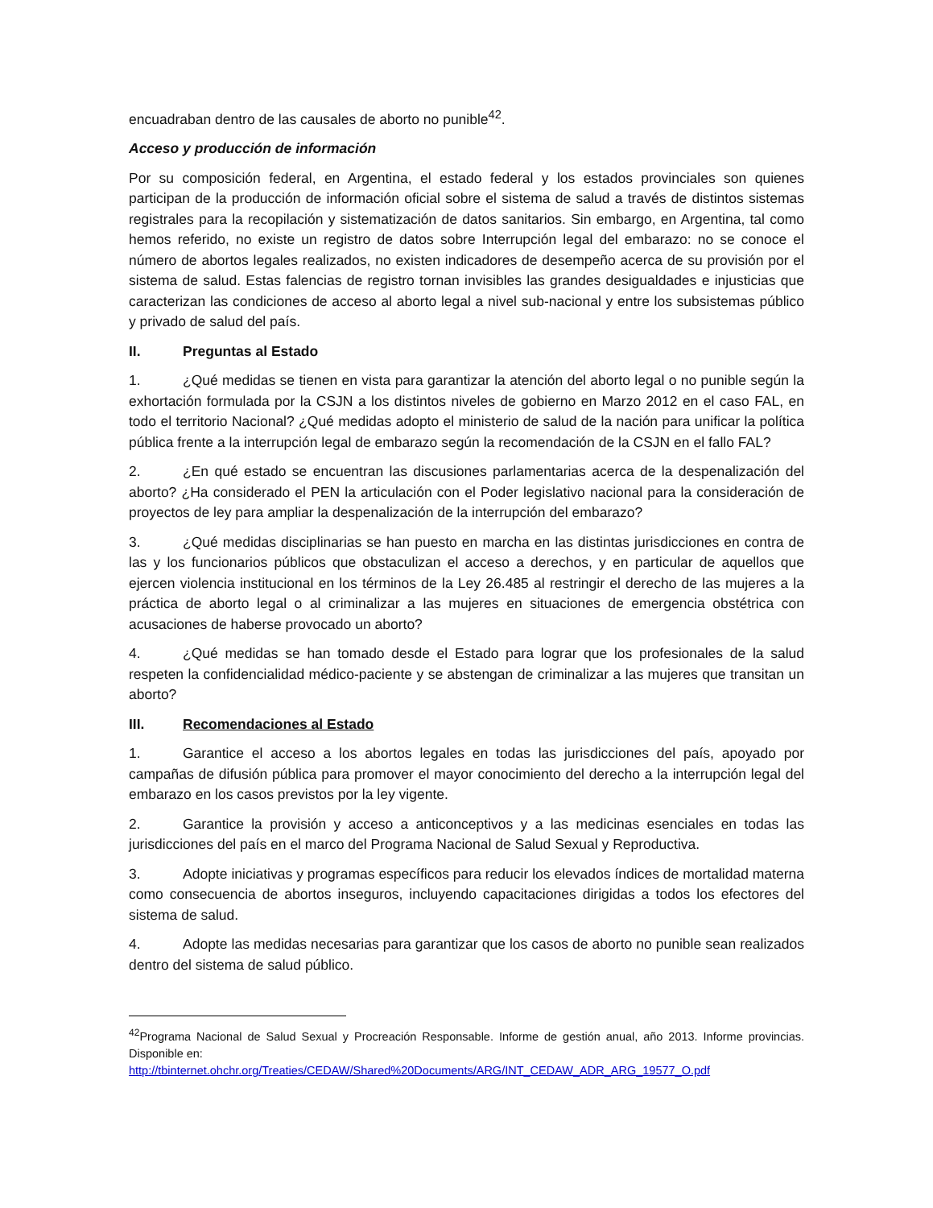encuadraban dentro de las causales de aborto no punible<sup>42</sup>.
Acceso y producción de información
Por su composición federal, en Argentina, el estado federal y los estados provinciales son quienes participan de la producción de información oficial sobre el sistema de salud a través de distintos sistemas registrales para la recopilación y sistematización de datos sanitarios. Sin embargo, en Argentina, tal como hemos referido, no existe un registro de datos sobre Interrupción legal del embarazo: no se conoce el número de abortos legales realizados, no existen indicadores de desempeño acerca de su provisión por el sistema de salud. Estas falencias de registro tornan invisibles las grandes desigualdades e injusticias que caracterizan las condiciones de acceso al aborto legal a nivel sub-nacional y entre los subsistemas público y privado de salud del país.
II. Preguntas al Estado
1. ¿Qué medidas se tienen en vista para garantizar la atención del aborto legal o no punible según la exhortación formulada por la CSJN a los distintos niveles de gobierno en Marzo 2012 en el caso FAL, en todo el territorio Nacional? ¿Qué medidas adopto el ministerio de salud de la nación para unificar la política pública frente a la interrupción legal de embarazo según la recomendación de la CSJN en el fallo FAL?
2. ¿En qué estado se encuentran las discusiones parlamentarias acerca de la despenalización del aborto? ¿Ha considerado el PEN la articulación con el Poder legislativo nacional para la consideración de proyectos de ley para ampliar la despenalización de la interrupción del embarazo?
3. ¿Qué medidas disciplinarias se han puesto en marcha en las distintas jurisdicciones en contra de las y los funcionarios públicos que obstaculizan el acceso a derechos, y en particular de aquellos que ejercen violencia institucional en los términos de la Ley 26.485 al restringir el derecho de las mujeres a la práctica de aborto legal o al criminalizar a las mujeres en situaciones de emergencia obstétrica con acusaciones de haberse provocado un aborto?
4. ¿Qué medidas se han tomado desde el Estado para lograr que los profesionales de la salud respeten la confidencialidad médico-paciente y se abstengan de criminalizar a las mujeres que transitan un aborto?
III. Recomendaciones al Estado
1. Garantice el acceso a los abortos legales en todas las jurisdicciones del país, apoyado por campañas de difusión pública para promover el mayor conocimiento del derecho a la interrupción legal del embarazo en los casos previstos por la ley vigente.
2. Garantice la provisión y acceso a anticonceptivos y a las medicinas esenciales en todas las jurisdicciones del país en el marco del Programa Nacional de Salud Sexual y Reproductiva.
3. Adopte iniciativas y programas específicos para reducir los elevados índices de mortalidad materna como consecuencia de abortos inseguros, incluyendo capacitaciones dirigidas a todos los efectores del sistema de salud.
4. Adopte las medidas necesarias para garantizar que los casos de aborto no punible sean realizados dentro del sistema de salud público.
<sup>42</sup> Programa Nacional de Salud Sexual y Procreación Responsable. Informe de gestión anual, año 2013. Informe provincias. Disponible en:
http://tbinternet.ohchr.org/Treaties/CEDAW/Shared%20Documents/ARG/INT_CEDAW_ADR_ARG_19577_O.pdf